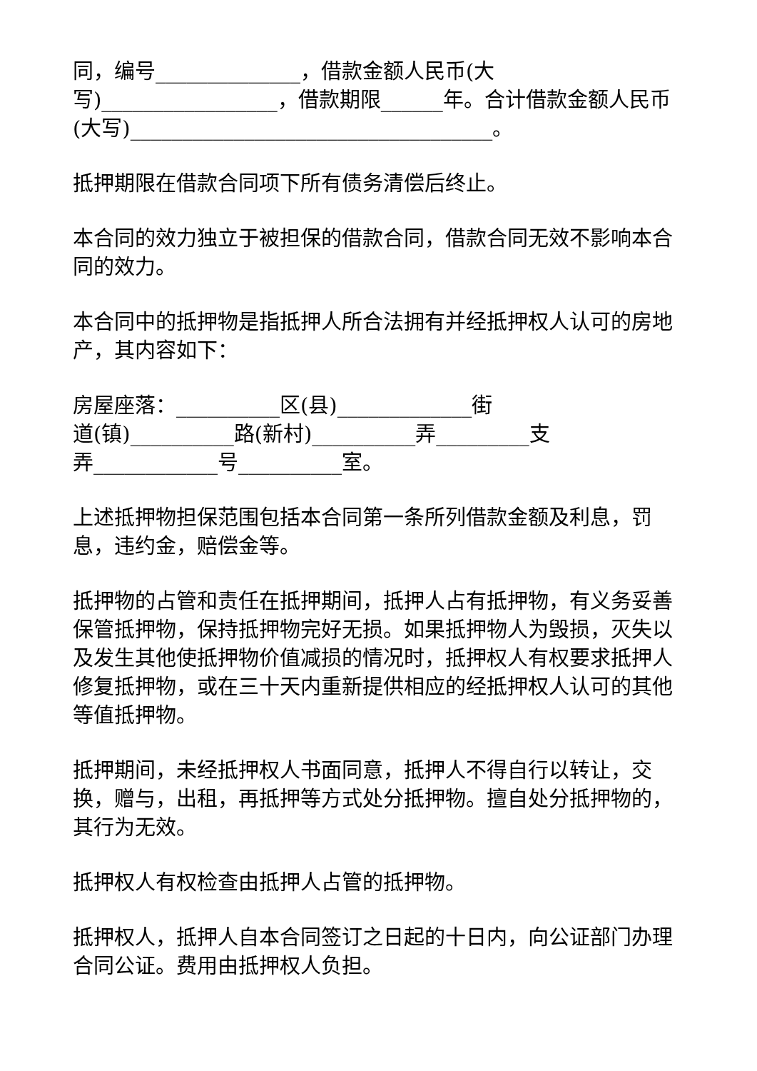同，编号______________，借款金额人民币(大
写)_________________，借款期限______年。合计借款金额人民币(大写)___________________________________。
抵押期限在借款合同项下所有债务清偿后终止。
本合同的效力独立于被担保的借款合同，借款合同无效不影响本合同的效力。
本合同中的抵押物是指抵押人所合法拥有并经抵押权人认可的房地产，其内容如下：
房屋座落：__________区(县)_____________街
道(镇)__________路(新村)__________弄_________支
弄____________号__________室。
上述抵押物担保范围包括本合同第一条所列借款金额及利息，罚息，违约金，赔偿金等。
抵押物的占管和责任在抵押期间，抵押人占有抵押物，有义务妥善保管抵押物，保持抵押物完好无损。如果抵押物人为毁损，灭失以及发生其他使抵押物价值减损的情况时，抵押权人有权要求抵押人修复抵押物，或在三十天内重新提供相应的经抵押权人认可的其他等值抵押物。
抵押期间，未经抵押权人书面同意，抵押人不得自行以转让，交换，赠与，出租，再抵押等方式处分抵押物。擅自处分抵押物的，其行为无效。
抵押权人有权检查由抵押人占管的抵押物。
抵押权人，抵押人自本合同签订之日起的十日内，向公证部门办理合同公证。费用由抵押权人负担。